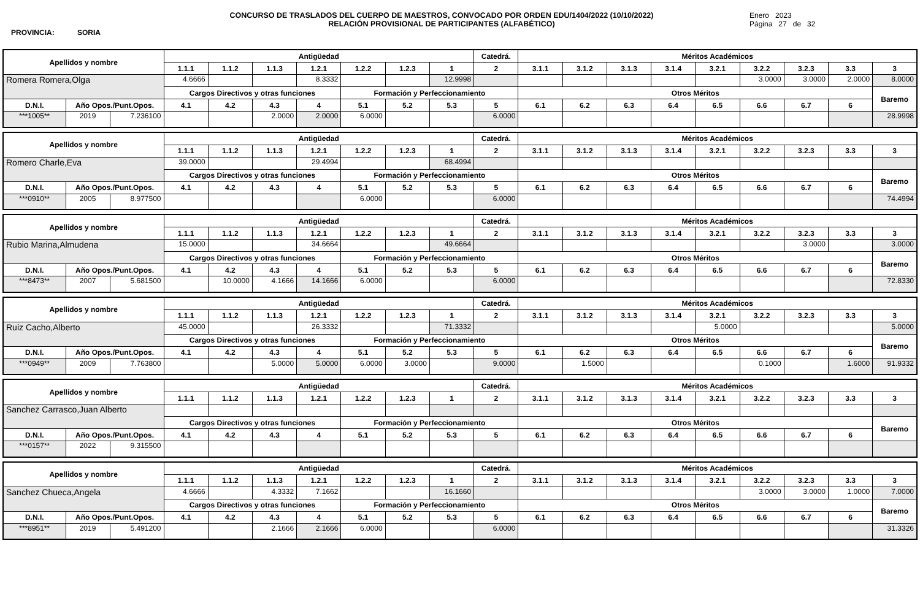PROVINCIA: SORIA
CONCURSO DE TRASLADOS DEL CUERPO DE MAESTROS, CONVOCADO POR ORDEN EDU/1404/2022 (10/10/2022)
RELACIÓN PROVISIONAL DE PARTICIPANTES (ALFABÉTICO)
Enero 2023
Página 27 de 32
| Apellidos y nombre | | | Antigüedad | | | | | | | Catedrá. | Méritos Académicos | | | | | | | | |
| --- | --- | --- | --- | --- | --- | --- | --- | --- | --- | --- | --- | --- | --- | --- | --- | --- | --- | --- | --- |
| | | | 1.1.1 | 1.1.2 | 1.1.3 | 1.2.1 | 1.2.2 | 1.2.3 | 1 | 2 | 3.1.1 | 3.1.2 | 3.1.3 | 3.1.4 | 3.2.1 | 3.2.2 | 3.2.3 | 3.3 | 3 |
| Romera Romera,Olga | | | 4.6666 | | | 8.3332 | | | 12.9998 | | | | | | | 3.0000 | 3.0000 | 2.0000 | 8.0000 |
| | | | Cargos Directivos y otras funciones | | | | Formación y Perfeccionamiento | | | | Otros Méritos | | | | | | | | Baremo |
| D.N.I. | Año Opos./Punt.Opos. | | 4.1 | 4.2 | 4.3 | 4 | 5.1 | 5.2 | 5.3 | 5 | 6.1 | 6.2 | 6.3 | 6.4 | 6.5 | 6.6 | 6.7 | 6 | |
| ***1005** | 2019 | 7.236100 | | | 2.0000 | 2.0000 | 6.0000 | | | 6.0000 | | | | | | | | | 28.9998 |
| Apellidos y nombre | | | Antigüedad | | | | | | | Catedrá. | Méritos Académicos | | | | | | | | |
| --- | --- | --- | --- | --- | --- | --- | --- | --- | --- | --- | --- | --- | --- | --- | --- | --- | --- | --- | --- |
| | | | 1.1.1 | 1.1.2 | 1.1.3 | 1.2.1 | 1.2.2 | 1.2.3 | 1 | 2 | 3.1.1 | 3.1.2 | 3.1.3 | 3.1.4 | 3.2.1 | 3.2.2 | 3.2.3 | 3.3 | 3 |
| Romero Charle,Eva | | | 39.0000 | | | 29.4994 | | | 68.4994 | | | | | | | | | | |
| | | | Cargos Directivos y otras funciones | | | | Formación y Perfeccionamiento | | | | Otros Méritos | | | | | | | | Baremo |
| D.N.I. | Año Opos./Punt.Opos. | | 4.1 | 4.2 | 4.3 | 4 | 5.1 | 5.2 | 5.3 | 5 | 6.1 | 6.2 | 6.3 | 6.4 | 6.5 | 6.6 | 6.7 | 6 | |
| ***0910** | 2005 | 8.977500 | | | | | 6.0000 | | | 6.0000 | | | | | | | | | 74.4994 |
| Apellidos y nombre | | | Antigüedad | | | | | | | Catedrá. | Méritos Académicos | | | | | | | | |
| --- | --- | --- | --- | --- | --- | --- | --- | --- | --- | --- | --- | --- | --- | --- | --- | --- | --- | --- | --- |
| | | | 1.1.1 | 1.1.2 | 1.1.3 | 1.2.1 | 1.2.2 | 1.2.3 | 1 | 2 | 3.1.1 | 3.1.2 | 3.1.3 | 3.1.4 | 3.2.1 | 3.2.2 | 3.2.3 | 3.3 | 3 |
| Rubio Marina,Almudena | | | 15.0000 | | | 34.6664 | | | 49.6664 | | | | | | | | 3.0000 | | 3.0000 |
| | | | Cargos Directivos y otras funciones | | | | Formación y Perfeccionamiento | | | | Otros Méritos | | | | | | | | Baremo |
| D.N.I. | Año Opos./Punt.Opos. | | 4.1 | 4.2 | 4.3 | 4 | 5.1 | 5.2 | 5.3 | 5 | 6.1 | 6.2 | 6.3 | 6.4 | 6.5 | 6.6 | 6.7 | 6 | |
| ***8473** | 2007 | 5.681500 | | 10.0000 | 4.1666 | 14.1666 | 6.0000 | | | 6.0000 | | | | | | | | | 72.8330 |
| Apellidos y nombre | | | Antigüedad | | | | | | | Catedrá. | Méritos Académicos | | | | | | | | |
| --- | --- | --- | --- | --- | --- | --- | --- | --- | --- | --- | --- | --- | --- | --- | --- | --- | --- | --- | --- |
| | | | 1.1.1 | 1.1.2 | 1.1.3 | 1.2.1 | 1.2.2 | 1.2.3 | 1 | 2 | 3.1.1 | 3.1.2 | 3.1.3 | 3.1.4 | 3.2.1 | 3.2.2 | 3.2.3 | 3.3 | 3 |
| Ruiz Cacho,Alberto | | | 45.0000 | | | 26.3332 | | | 71.3332 | | | | | | 5.0000 | | | | 5.0000 |
| | | | Cargos Directivos y otras funciones | | | | Formación y Perfeccionamiento | | | | Otros Méritos | | | | | | | | Baremo |
| D.N.I. | Año Opos./Punt.Opos. | | 4.1 | 4.2 | 4.3 | 4 | 5.1 | 5.2 | 5.3 | 5 | 6.1 | 6.2 | 6.3 | 6.4 | 6.5 | 6.6 | 6.7 | 6 | |
| ***0949** | 2009 | 7.763800 | | | 5.0000 | 5.0000 | 6.0000 | 3.0000 | | 9.0000 | | 1.5000 | | | | 0.1000 | | 1.6000 | 91.9332 |
| Apellidos y nombre | | | Antigüedad | | | | | | | Catedrá. | Méritos Académicos | | | | | | | | |
| --- | --- | --- | --- | --- | --- | --- | --- | --- | --- | --- | --- | --- | --- | --- | --- | --- | --- | --- | --- |
| | | | 1.1.1 | 1.1.2 | 1.1.3 | 1.2.1 | 1.2.2 | 1.2.3 | 1 | 2 | 3.1.1 | 3.1.2 | 3.1.3 | 3.1.4 | 3.2.1 | 3.2.2 | 3.2.3 | 3.3 | 3 |
| Sanchez Carrasco,Juan Alberto | | | | | | | | | | | | | | | | | | | |
| | | | Cargos Directivos y otras funciones | | | | Formación y Perfeccionamiento | | | | Otros Méritos | | | | | | | | Baremo |
| D.N.I. | Año Opos./Punt.Opos. | | 4.1 | 4.2 | 4.3 | 4 | 5.1 | 5.2 | 5.3 | 5 | 6.1 | 6.2 | 6.3 | 6.4 | 6.5 | 6.6 | 6.7 | 6 | |
| ***0157** | 2022 | 9.315500 | | | | | | | | | | | | | | | | | |
| Apellidos y nombre | | | Antigüedad | | | | | | | Catedrá. | Méritos Académicos | | | | | | | | |
| --- | --- | --- | --- | --- | --- | --- | --- | --- | --- | --- | --- | --- | --- | --- | --- | --- | --- | --- | --- |
| | | | 1.1.1 | 1.1.2 | 1.1.3 | 1.2.1 | 1.2.2 | 1.2.3 | 1 | 2 | 3.1.1 | 3.1.2 | 3.1.3 | 3.1.4 | 3.2.1 | 3.2.2 | 3.2.3 | 3.3 | 3 |
| Sanchez Chueca,Angela | | | 4.6666 | | 4.3332 | 7.1662 | | | 16.1660 | | | | | | | 3.0000 | 3.0000 | 1.0000 | 7.0000 |
| | | | Cargos Directivos y otras funciones | | | | Formación y Perfeccionamiento | | | | Otros Méritos | | | | | | | | Baremo |
| D.N.I. | Año Opos./Punt.Opos. | | 4.1 | 4.2 | 4.3 | 4 | 5.1 | 5.2 | 5.3 | 5 | 6.1 | 6.2 | 6.3 | 6.4 | 6.5 | 6.6 | 6.7 | 6 | |
| ***8951** | 2019 | 5.491200 | | | 2.1666 | 2.1666 | 6.0000 | | | 6.0000 | | | | | | | | | 31.3326 |